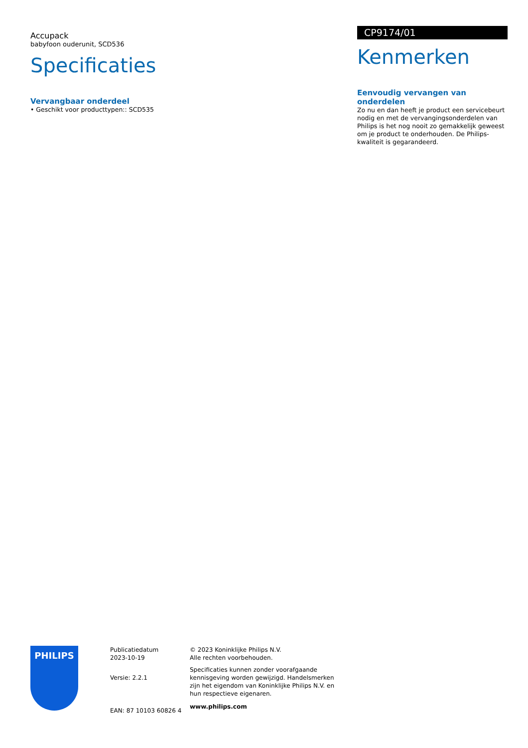Accupack
babyfoon ouderunit, SCD536
Specificaties
Vervangbaar onderdeel
• Geschikt voor producttypen:: SCD535
CP9174/01
Kenmerken
Eenvoudig vervangen van onderdelen
Zo nu en dan heeft je product een servicebeurt nodig en met de vervangingsonderdelen van Philips is het nog nooit zo gemakkelijk geweest om je product te onderhouden. De Philips-kwaliteit is gegarandeerd.
PHILIPS
Publicatiedatum
2023-10-19
Versie: 2.2.1
EAN: 87 10103 60826 4
© 2023 Koninklijke Philips N.V.
Alle rechten voorbehouden.
Specificaties kunnen zonder voorafgaande kennisgeving worden gewijzigd. Handelsmerken zijn het eigendom van Koninklijke Philips N.V. en hun respectieve eigenaren.
www.philips.com